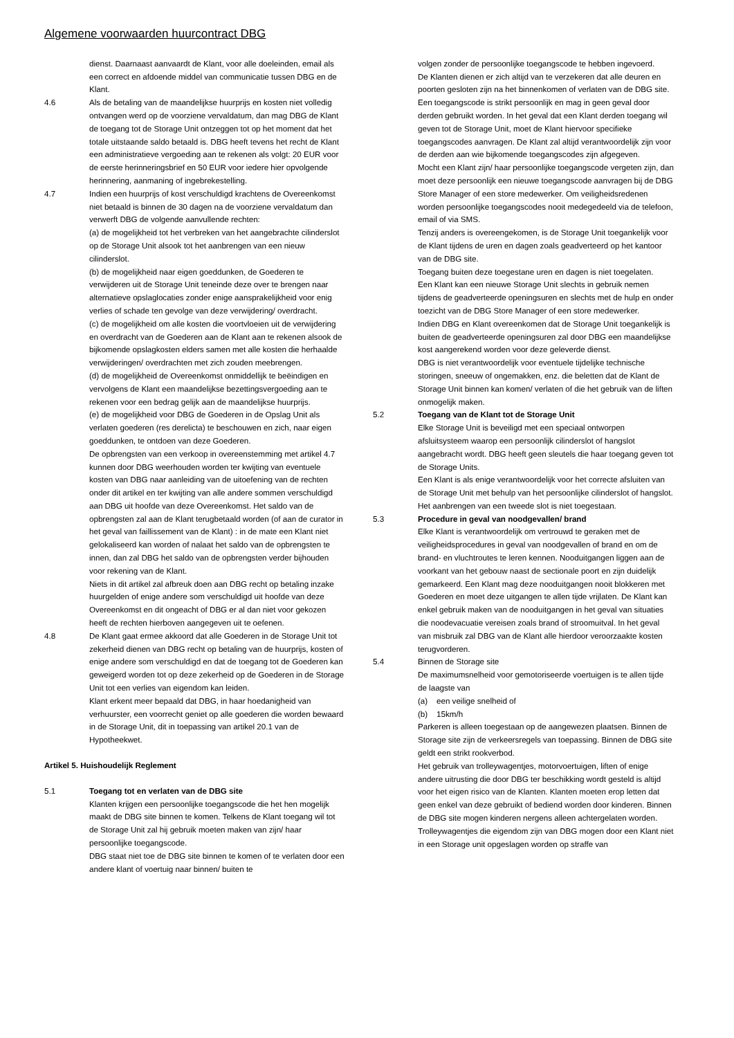Algemene voorwaarden huurcontract DBG
dienst. Daarnaast aanvaardt de Klant, voor alle doeleinden, email als een correct en afdoende middel van communicatie tussen DBG en de Klant.
4.6 Als de betaling van de maandelijkse huurprijs en kosten niet volledig ontvangen werd op de voorziene vervaldatum, dan mag DBG de Klant de toegang tot de Storage Unit ontzeggen tot op het moment dat het totale uitstaande saldo betaald is. DBG heeft tevens het recht de Klant een administratieve vergoeding aan te rekenen als volgt: 20 EUR voor de eerste herinneringsbrief en 50 EUR voor iedere hier opvolgende herinnering, aanmaning of ingebrekestelling.
4.7 Indien een huurprijs of kost verschuldigd krachtens de Overeenkomst niet betaald is binnen de 30 dagen na de voorziene vervaldatum dan verwerft DBG de volgende aanvullende rechten:
(a) de mogelijkheid tot het verbreken van het aangebrachte cilinderslot op de Storage Unit alsook tot het aanbrengen van een nieuw cilinderslot.
(b) de mogelijkheid naar eigen goeddunken, de Goederen te verwijderen uit de Storage Unit teneinde deze over te brengen naar alternatieve opslaglocaties zonder enige aansprakelijkheid voor enig verlies of schade ten gevolge van deze verwijdering/ overdracht.
(c) de mogelijkheid om alle kosten die voortvloeien uit de verwijdering en overdracht van de Goederen aan de Klant aan te rekenen alsook de bijkomende opslagkosten elders samen met alle kosten die herhaalde verwijderingen/ overdrachten met zich zouden meebrengen.
(d) de mogelijkheid de Overeenkomst onmiddellijk te beëindigen en vervolgens de Klant een maandelijkse bezettingsvergoeding aan te rekenen voor een bedrag gelijk aan de maandelijkse huurprijs.
(e) de mogelijkheid voor DBG de Goederen in de Opslag Unit als verlaten goederen (res derelicta) te beschouwen en zich, naar eigen goeddunken, te ontdoen van deze Goederen.
De opbrengsten van een verkoop in overeenstemming met artikel 4.7 kunnen door DBG weerhouden worden ter kwijting van eventuele kosten van DBG naar aanleiding van de uitoefening van de rechten onder dit artikel en ter kwijting van alle andere sommen verschuldigd aan DBG uit hoofde van deze Overeenkomst. Het saldo van de opbrengsten zal aan de Klant terugbetaald worden (of aan de curator in het geval van faillissement van de Klant) : in de mate een Klant niet gelokaliseerd kan worden of nalaat het saldo van de opbrengsten te innen, dan zal DBG het saldo van de opbrengsten verder bijhouden voor rekening van de Klant.
Niets in dit artikel zal afbreuk doen aan DBG recht op betaling inzake huurgelden of enige andere som verschuldigd uit hoofde van deze Overeenkomst en dit ongeacht of DBG er al dan niet voor gekozen heeft de rechten hierboven aangegeven uit te oefenen.
4.8 De Klant gaat ermee akkoord dat alle Goederen in de Storage Unit tot zekerheid dienen van DBG recht op betaling van de huurprijs, kosten of enige andere som verschuldigd en dat de toegang tot de Goederen kan geweigerd worden tot op deze zekerheid op de Goederen in de Storage Unit tot een verlies van eigendom kan leiden.
Klant erkent meer bepaald dat DBG, in haar hoedanigheid van verhuurster, een voorrecht geniet op alle goederen die worden bewaard in de Storage Unit, dit in toepassing van artikel 20.1 van de Hypotheekwet.
Artikel 5. Huishoudelijk Reglement
5.1 Toegang tot en verlaten van de DBG site
Klanten krijgen een persoonlijke toegangscode die het hen mogelijk maakt de DBG site binnen te komen. Telkens de Klant toegang wil tot de Storage Unit zal hij gebruik moeten maken van zijn/ haar persoonlijke toegangscode.
DBG staat niet toe de DBG site binnen te komen of te verlaten door een andere klant of voertuig naar binnen/ buiten te
volgen zonder de persoonlijke toegangscode te hebben ingevoerd.
De Klanten dienen er zich altijd van te verzekeren dat alle deuren en poorten gesloten zijn na het binnenkomen of verlaten van de DBG site.
Een toegangscode is strikt persoonlijk en mag in geen geval door derden gebruikt worden. In het geval dat een Klant derden toegang wil geven tot de Storage Unit, moet de Klant hiervoor specifieke toegangscodes aanvragen. De Klant zal altijd verantwoordelijk zijn voor de derden aan wie bijkomende toegangscodes zijn afgegeven.
Mocht een Klant zijn/ haar persoonlijke toegangscode vergeten zijn, dan moet deze persoonlijk een nieuwe toegangscode aanvragen bij de DBG Store Manager of een store medewerker. Om veiligheidsredenen worden persoonlijke toegangscodes nooit medegedeeld via de telefoon, email of via SMS.
Tenzij anders is overeengekomen, is de Storage Unit toegankelijk voor de Klant tijdens de uren en dagen zoals geadverteerd op het kantoor van de DBG site.
Toegang buiten deze toegestane uren en dagen is niet toegelaten.
Een Klant kan een nieuwe Storage Unit slechts in gebruik nemen tijdens de geadverteerde openingsuren en slechts met de hulp en onder toezicht van de DBG Store Manager of een store medewerker.
Indien DBG en Klant overeenkomen dat de Storage Unit toegankelijk is buiten de geadverteerde openingsuren zal door DBG een maandelijkse kost aangerekend worden voor deze geleverde dienst.
DBG is niet verantwoordelijk voor eventuele tijdelijke technische storingen, sneeuw of ongemakken, enz. die beletten dat de Klant de Storage Unit binnen kan komen/ verlaten of die het gebruik van de liften onmogelijk maken.
5.2 Toegang van de Klant tot de Storage Unit
Elke Storage Unit is beveiligd met een speciaal ontworpen afsluitsysteem waarop een persoonlijk cilinderslot of hangslot aangebracht wordt. DBG heeft geen sleutels die haar toegang geven tot de Storage Units.
Een Klant is als enige verantwoordelijk voor het correcte afsluiten van de Storage Unit met behulp van het persoonlijke cilinderslot of hangslot. Het aanbrengen van een tweede slot is niet toegestaan.
5.3 Procedure in geval van noodgevallen/ brand
Elke Klant is verantwoordelijk om vertrouwd te geraken met de veiligheidsprocedures in geval van noodgevallen of brand en om de brand- en vluchtroutes te leren kennen. Nooduitgangen liggen aan de voorkant van het gebouw naast de sectionale poort en zijn duidelijk gemarkeerd. Een Klant mag deze nooduitgangen nooit blokkeren met Goederen en moet deze uitgangen te allen tijde vrijlaten. De Klant kan enkel gebruik maken van de nooduitgangen in het geval van situaties die noodevacuatie vereisen zoals brand of stroomuitval. In het geval van misbruik zal DBG van de Klant alle hierdoor veroorzaakte kosten terugvorderen.
5.4 Binnen de Storage site
De maximumsnelheid voor gemotoriseerde voertuigen is te allen tijde de laagste van
(a) een veilige snelheid of
(b) 15km/h
Parkeren is alleen toegestaan op de aangewezen plaatsen. Binnen de Storage site zijn de verkeersregels van toepassing. Binnen de DBG site geldt een strikt rookverbod.
Het gebruik van trolleywagentjes, motorvoertuigen, liften of enige andere uitrusting die door DBG ter beschikking wordt gesteld is altijd voor het eigen risico van de Klanten. Klanten moeten erop letten dat geen enkel van deze gebruikt of bediend worden door kinderen. Binnen de DBG site mogen kinderen nergens alleen achtergelaten worden.
Trolleywagentjes die eigendom zijn van DBG mogen door een Klant niet in een Storage unit opgeslagen worden op straffe van